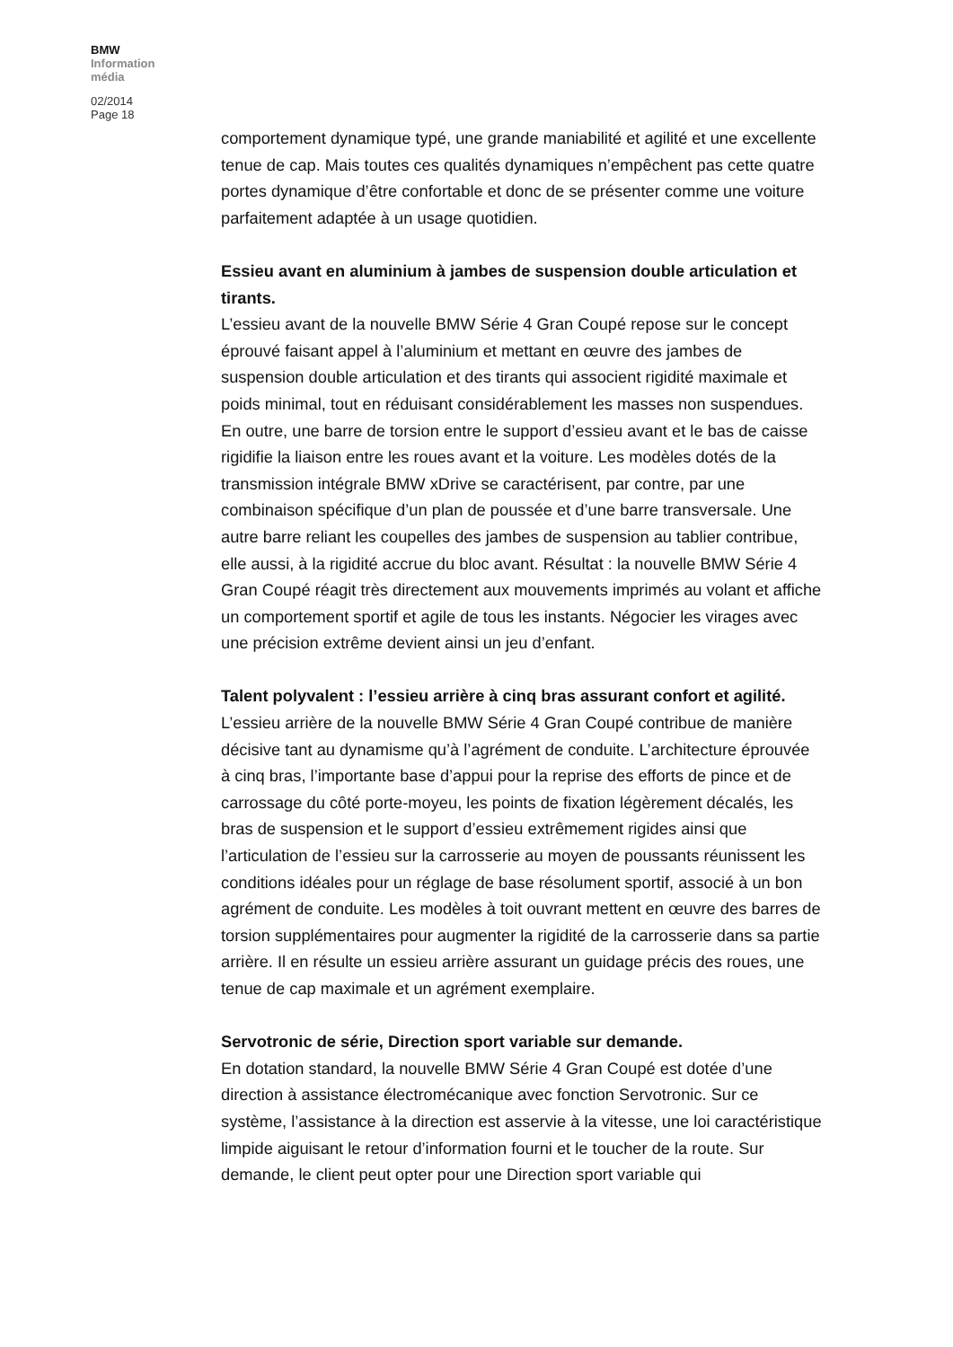BMW
Information
média
02/2014
Page 18
comportement dynamique typé, une grande maniabilité et agilité et une excellente tenue de cap. Mais toutes ces qualités dynamiques n’empêchent pas cette quatre portes dynamique d’être confortable et donc de se présenter comme une voiture parfaitement adaptée à un usage quotidien.
Essieu avant en aluminium à jambes de suspension double articulation et tirants.
L’essieu avant de la nouvelle BMW Série 4 Gran Coupé repose sur le concept éprouvé faisant appel à l’aluminium et mettant en œuvre des jambes de suspension double articulation et des tirants qui associent rigidité maximale et poids minimal, tout en réduisant considérablement les masses non suspendues. En outre, une barre de torsion entre le support d’essieu avant et le bas de caisse rigidifie la liaison entre les roues avant et la voiture. Les modèles dotés de la transmission intégrale BMW xDrive se caractérisent, par contre, par une combinaison spécifique d’un plan de poussée et d’une barre transversale. Une autre barre reliant les coupelles des jambes de suspension au tablier contribue, elle aussi, à la rigidité accrue du bloc avant. Résultat : la nouvelle BMW Série 4 Gran Coupé réagit très directement aux mouvements imprimés au volant et affiche un comportement sportif et agile de tous les instants. Négocier les virages avec une précision extrême devient ainsi un jeu d’enfant.
Talent polyvalent : l’essieu arrière à cinq bras assurant confort et agilité.
L’essieu arrière de la nouvelle BMW Série 4 Gran Coupé contribue de manière décisive tant au dynamisme qu’à l’agrément de conduite. L’architecture éprouvée à cinq bras, l’importante base d’appui pour la reprise des efforts de pince et de carrossage du côté porte-moyeu, les points de fixation légèrement décalés, les bras de suspension et le support d’essieu extrêmement rigides ainsi que l’articulation de l’essieu sur la carrosserie au moyen de poussants réunissent les conditions idéales pour un réglage de base résolument sportif, associé à un bon agrément de conduite. Les modèles à toit ouvrant mettent en œuvre des barres de torsion supplémentaires pour augmenter la rigidité de la carrosserie dans sa partie arrière. Il en résulte un essieu arrière assurant un guidage précis des roues, une tenue de cap maximale et un agrément exemplaire.
Servotronic de série, Direction sport variable sur demande.
En dotation standard, la nouvelle BMW Série 4 Gran Coupé est dotée d’une direction à assistance électromécanique avec fonction Servotronic. Sur ce système, l’assistance à la direction est asservie à la vitesse, une loi caractéristique limpide aiguisant le retour d’information fourni et le toucher de la route. Sur demande, le client peut opter pour une Direction sport variable qui